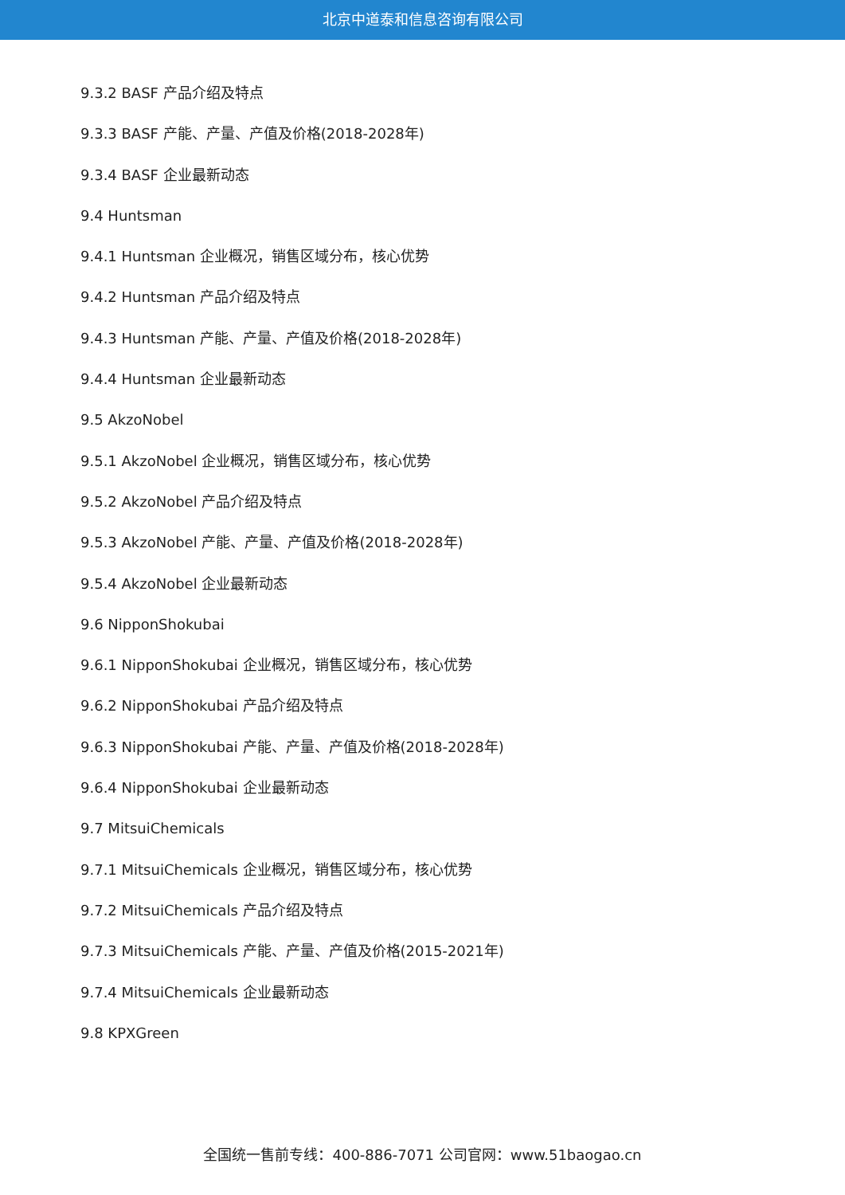北京中道泰和信息咨询有限公司
9.3.2 BASF 产品介绍及特点
9.3.3 BASF 产能、产量、产值及价格(2018-2028年)
9.3.4 BASF 企业最新动态
9.4 Huntsman
9.4.1 Huntsman 企业概况，销售区域分布，核心优势
9.4.2 Huntsman 产品介绍及特点
9.4.3 Huntsman 产能、产量、产值及价格(2018-2028年)
9.4.4 Huntsman 企业最新动态
9.5 AkzoNobel
9.5.1 AkzoNobel 企业概况，销售区域分布，核心优势
9.5.2 AkzoNobel 产品介绍及特点
9.5.3 AkzoNobel 产能、产量、产值及价格(2018-2028年)
9.5.4 AkzoNobel 企业最新动态
9.6 NipponShokubai
9.6.1 NipponShokubai 企业概况，销售区域分布，核心优势
9.6.2 NipponShokubai 产品介绍及特点
9.6.3 NipponShokubai 产能、产量、产值及价格(2018-2028年)
9.6.4 NipponShokubai 企业最新动态
9.7 MitsuiChemicals
9.7.1 MitsuiChemicals 企业概况，销售区域分布，核心优势
9.7.2 MitsuiChemicals 产品介绍及特点
9.7.3 MitsuiChemicals 产能、产量、产值及价格(2015-2021年)
9.7.4 MitsuiChemicals 企业最新动态
9.8 KPXGreen
全国统一售前专线：400-886-7071 公司官网：www.51baogao.cn